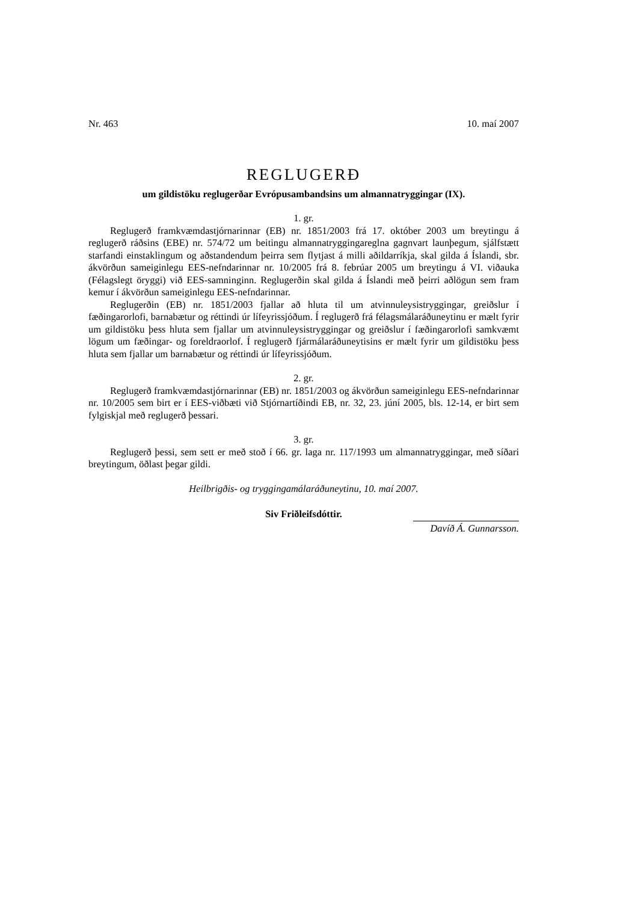Nr. 463 10. maí 2007
REGLUGERÐ
um gildistöku reglugerðar Evrópusambandsins um almannatryggingar (IX).
1. gr.
Reglugerð framkvæmdastjórnarinnar (EB) nr. 1851/2003 frá 17. október 2003 um breytingu á reglugerð ráðsins (EBE) nr. 574/72 um beitingu almannatryggingareglna gagnvart launþegum, sjálfstætt starfandi einstaklingum og aðstandendum þeirra sem flytjast á milli aðildarríkja, skal gilda á Íslandi, sbr. ákvörðun sameiginlegu EES-nefndarinnar nr. 10/2005 frá 8. febrúar 2005 um breytingu á VI. viðauka (Félagslegt öryggi) við EES-samninginn. Reglugerðin skal gilda á Íslandi með þeirri aðlögun sem fram kemur í ákvörðun sameiginlegu EES-nefndarinnar.
Reglugerðin (EB) nr. 1851/2003 fjallar að hluta til um atvinnuleysistryggingar, greiðslur í fæðingarorlofi, barnabætur og réttindi úr lífeyrissjóðum. Í reglugerð frá félagsmála­ráðuneytinu er mælt fyrir um gildistöku þess hluta sem fjallar um atvinnuleysistryggingar og greiðslur í fæðingarorlofi samkvæmt lögum um fæðingar- og foreldraorlof. Í reglugerð fjármálaráðuneytisins er mælt fyrir um gildistöku þess hluta sem fjallar um barnabætur og réttindi úr lífeyrissjóðum.
2. gr.
Reglugerð framkvæmdastjórnarinnar (EB) nr. 1851/2003 og ákvörðun sameiginlegu EES-nefndarinnar nr. 10/2005 sem birt er í EES-viðbæti við Stjórnartíðindi EB, nr. 32, 23. júní 2005, bls. 12-14, er birt sem fylgiskjal með reglugerð þessari.
3. gr.
Reglugerð þessi, sem sett er með stoð í 66. gr. laga nr. 117/1993 um almannatryggingar, með síðari breytingum, öðlast þegar gildi.
Heilbrigðis- og tryggingamálaráðuneytinu, 10. maí 2007.
Siv Friðleifsdóttir.
Davíð Á. Gunnarsson.